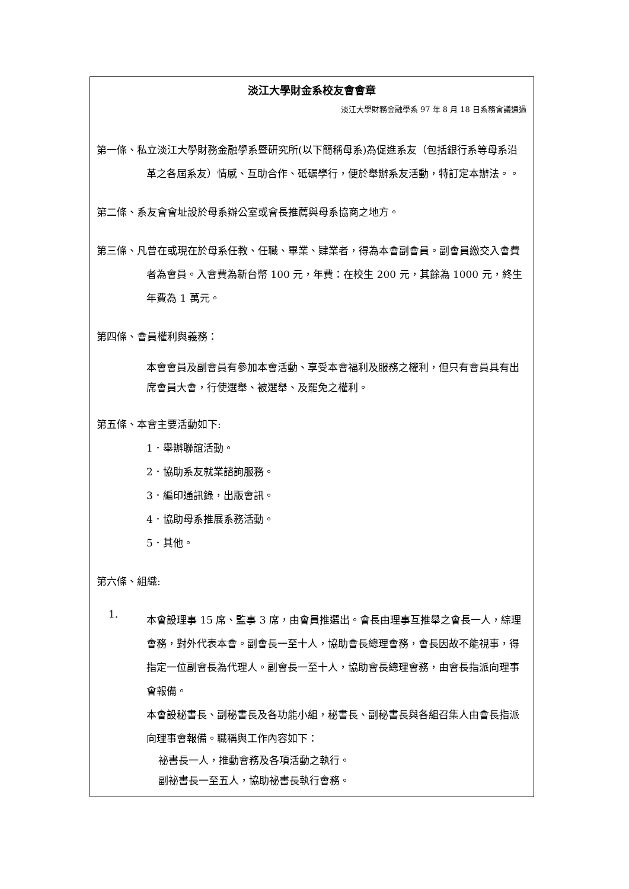淡江大學財金系校友會會章
淡江大學財務金融學系 97 年 8 月 18 日系務會議通過
第一條、私立淡江大學財務金融學系暨研究所(以下簡稱母系)為促進系友（包括銀行系等母系沿革之各屆系友）情感、互助合作、砥礪學行，便於舉辦系友活動，特訂定本辦法。。
第二條、系友會會址設於母系辦公室或會長推薦與母系協商之地方。
第三條、凡曾在或現在於母系任教、任職、畢業、肄業者，得為本會副會員。副會員繳交入會費者為會員。入會費為新台幣 100 元，年費：在校生 200 元，其餘為 1000 元，終生年費為 1 萬元。
第四條、會員權利與義務：
本會會員及副會員有參加本會活動、享受本會福利及服務之權利，但只有會員具有出席會員大會，行使選舉、被選舉、及罷免之權利。
第五條、本會主要活動如下:
1．舉辦聯誼活動。
2．協助系友就業諮詢服務。
3．編印通訊錄，出版會訊。
4．協助母系推展系務活動。
5．其他。
第六條、組織:
1.
本會設理事 15 席、監事 3 席，由會員推選出。會長由理事互推舉之會長一人，綜理會務，對外代表本會。副會長一至十人，協助會長總理會務，會長因故不能視事，得指定一位副會長為代理人。副會長一至十人，協助會長總理會務，由會長指派向理事會報備。
本會設秘書長、副秘書長及各功能小組，秘書長、副秘書長與各組召集人由會長指派向理事會報備。職稱與工作內容如下：
祕書長一人，推動會務及各項活動之執行。
副祕書長一至五人，協助祕書長執行會務。